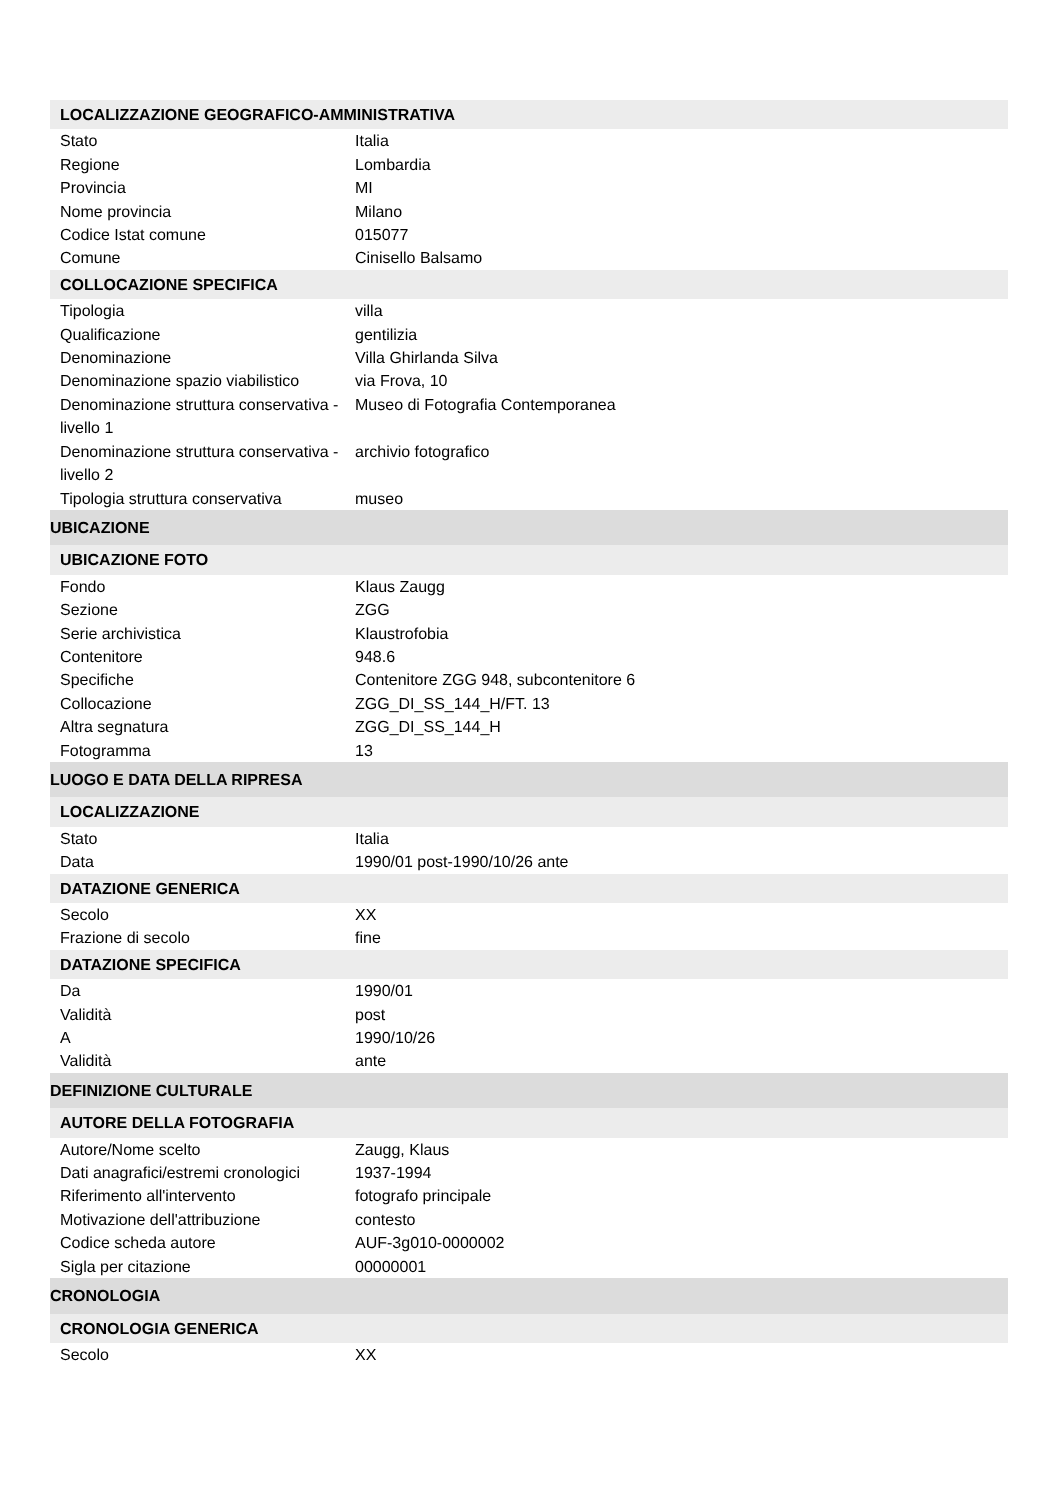| LOCALIZZAZIONE GEOGRAFICO-AMMINISTRATIVA | |
| --- | --- |
| Stato | Italia |
| Regione | Lombardia |
| Provincia | MI |
| Nome provincia | Milano |
| Codice Istat comune | 015077 |
| Comune | Cinisello Balsamo |
| COLLOCAZIONE SPECIFICA | |
| Tipologia | villa |
| Qualificazione | gentilizia |
| Denominazione | Villa Ghirlanda Silva |
| Denominazione spazio viabilistico | via Frova, 10 |
| Denominazione struttura conservativa - livello 1 | Museo di Fotografia Contemporanea |
| Denominazione struttura conservativa - livello 2 | archivio fotografico |
| Tipologia struttura conservativa | museo |
| UBICAZIONE | |
| UBICAZIONE FOTO | |
| Fondo | Klaus Zaugg |
| Sezione | ZGG |
| Serie archivistica | Klaustrofobia |
| Contenitore | 948.6 |
| Specifiche | Contenitore ZGG 948, subcontenitore 6 |
| Collocazione | ZGG_DI_SS_144_H/FT. 13 |
| Altra segnatura | ZGG_DI_SS_144_H |
| Fotogramma | 13 |
| LUOGO E DATA DELLA RIPRESA | |
| LOCALIZZAZIONE | |
| Stato | Italia |
| Data | 1990/01 post-1990/10/26 ante |
| DATAZIONE GENERICA | |
| Secolo | XX |
| Frazione di secolo | fine |
| DATAZIONE SPECIFICA | |
| Da | 1990/01 |
| Validità | post |
| A | 1990/10/26 |
| Validità | ante |
| DEFINIZIONE CULTURALE | |
| AUTORE DELLA FOTOGRAFIA | |
| Autore/Nome scelto | Zaugg, Klaus |
| Dati anagrafici/estremi cronologici | 1937-1994 |
| Riferimento all'intervento | fotografo principale |
| Motivazione dell'attribuzione | contesto |
| Codice scheda autore | AUF-3g010-0000002 |
| Sigla per citazione | 00000001 |
| CRONOLOGIA | |
| CRONOLOGIA GENERICA | |
| Secolo | XX |